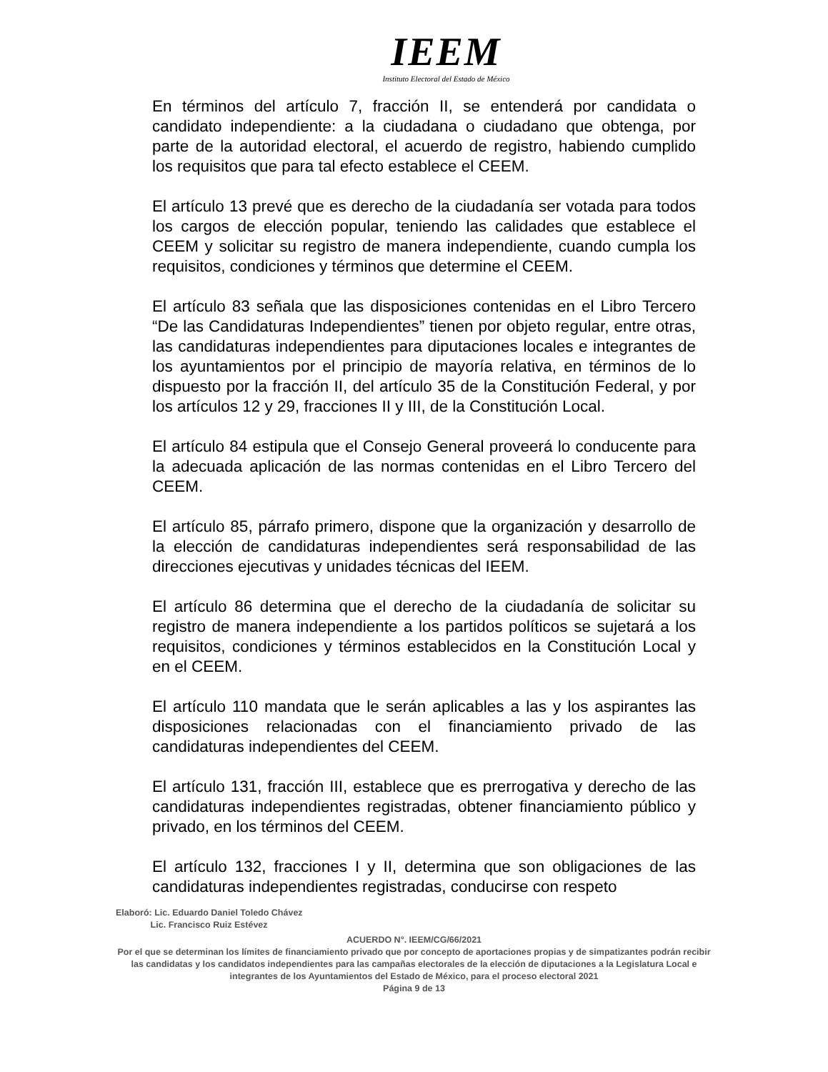IEEM
Instituto Electoral del Estado de México
En términos del artículo 7, fracción II, se entenderá por candidata o candidato independiente: a la ciudadana o ciudadano que obtenga, por parte de la autoridad electoral, el acuerdo de registro, habiendo cumplido los requisitos que para tal efecto establece el CEEM.
El artículo 13 prevé que es derecho de la ciudadanía ser votada para todos los cargos de elección popular, teniendo las calidades que establece el CEEM y solicitar su registro de manera independiente, cuando cumpla los requisitos, condiciones y términos que determine el CEEM.
El artículo 83 señala que las disposiciones contenidas en el Libro Tercero “De las Candidaturas Independientes” tienen por objeto regular, entre otras, las candidaturas independientes para diputaciones locales e integrantes de los ayuntamientos por el principio de mayoría relativa, en términos de lo dispuesto por la fracción II, del artículo 35 de la Constitución Federal, y por los artículos 12 y 29, fracciones II y III, de la Constitución Local.
El artículo 84 estipula que el Consejo General proveerá lo conducente para la adecuada aplicación de las normas contenidas en el Libro Tercero del CEEM.
El artículo 85, párrafo primero, dispone que la organización y desarrollo de la elección de candidaturas independientes será responsabilidad de las direcciones ejecutivas y unidades técnicas del IEEM.
El artículo 86 determina que el derecho de la ciudadanía de solicitar su registro de manera independiente a los partidos políticos se sujetará a los requisitos, condiciones y términos establecidos en la Constitución Local y en el CEEM.
El artículo 110 mandata que le serán aplicables a las y los aspirantes las disposiciones relacionadas con el financiamiento privado de las candidaturas independientes del CEEM.
El artículo 131, fracción III, establece que es prerrogativa y derecho de las candidaturas independientes registradas, obtener financiamiento público y privado, en los términos del CEEM.
El artículo 132, fracciones I y II, determina que son obligaciones de las candidaturas independientes registradas, conducirse con respeto
Elaboró: Lic. Eduardo Daniel Toledo Chávez
Lic. Francisco Ruiz Estévez
ACUERDO N°. IEEM/CG/66/2021
Por el que se determinan los límites de financiamiento privado que por concepto de aportaciones propias y de simpatizantes podrán recibir las candidatas y los candidatos independientes para las campañas electorales de la elección de diputaciones a la Legislatura Local e integrantes de los Ayuntamientos del Estado de México, para el proceso electoral 2021
Página 9 de 13